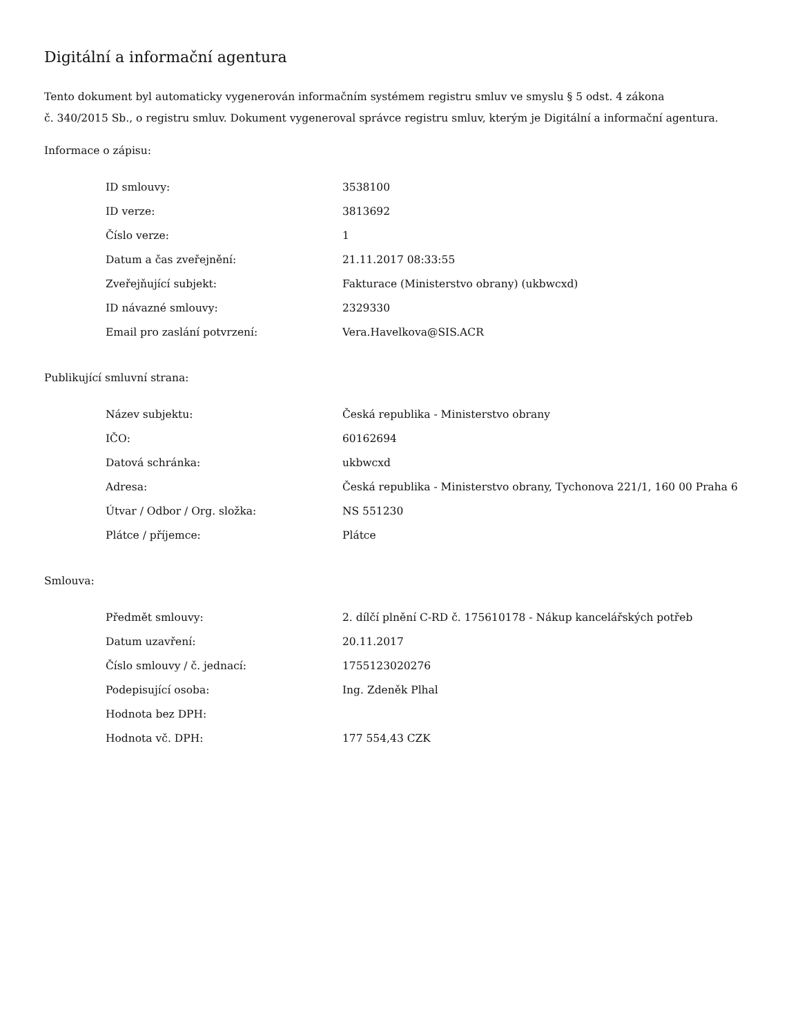Digitální a informační agentura
Tento dokument byl automaticky vygenerován informačním systémem registru smluv ve smyslu § 5 odst. 4 zákona
č. 340/2015 Sb., o registru smluv. Dokument vygeneroval správce registru smluv, kterým je Digitální a informační agentura.
Informace o zápisu:
| ID smlouvy: | 3538100 |
| ID verze: | 3813692 |
| Číslo verze: | 1 |
| Datum a čas zveřejnění: | 21.11.2017 08:33:55 |
| Zveřejňující subjekt: | Fakturace (Ministerstvo obrany) (ukbwcxd) |
| ID návazné smlouvy: | 2329330 |
| Email pro zaslání potvrzení: | Vera.Havelkova@SIS.ACR |
Publikující smluvní strana:
| Název subjektu: | Česká republika - Ministerstvo obrany |
| IČO: | 60162694 |
| Datová schránka: | ukbwcxd |
| Adresa: | Česká republika - Ministerstvo obrany, Tychonova 221/1, 160 00 Praha 6 |
| Útvar / Odbor / Org. složka: | NS 551230 |
| Plátce / příjemce: | Plátce |
Smlouva:
| Předmět smlouvy: | 2. dílčí plnění C-RD č. 175610178 - Nákup kancelářských potřeb |
| Datum uzavření: | 20.11.2017 |
| Číslo smlouvy / č. jednací: | 1755123020276 |
| Podepisující osoba: | Ing. Zdeněk Plhal |
| Hodnota bez DPH: | |
| Hodnota vč. DPH: | 177 554,43 CZK |